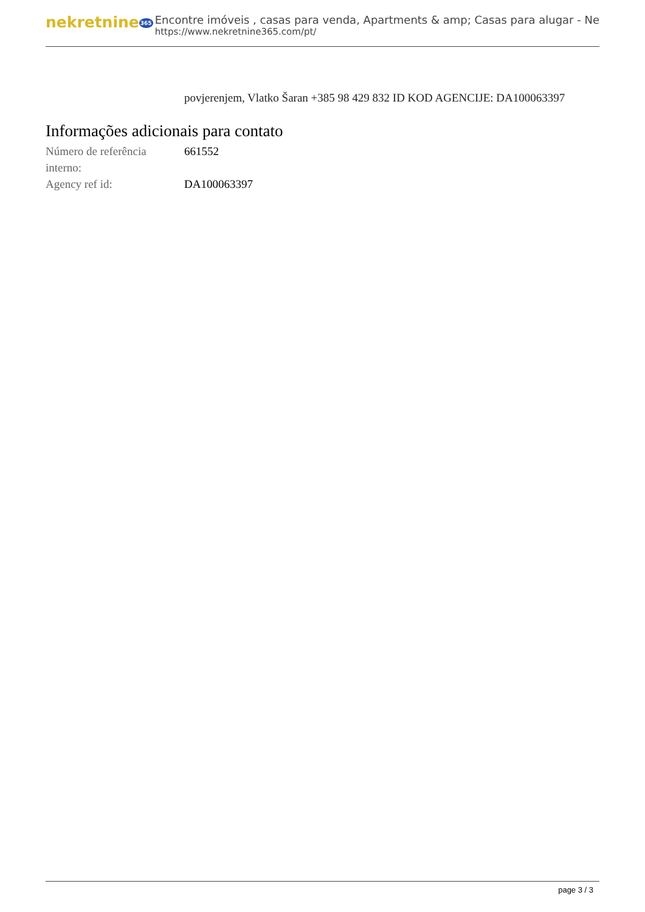nekretnine365
Encontre imóveis , casas para venda, Apartments & amp; Casas para alugar - Ne
https://www.nekretnine365.com/pt/
povjerenjem, Vlatko Šaran +385 98 429 832 ID KOD AGENCIJE: DA100063397
Informações adicionais para contato
| Número de referência interno: | 661552 |
| Agency ref id: | DA100063397 |
page 3 / 3